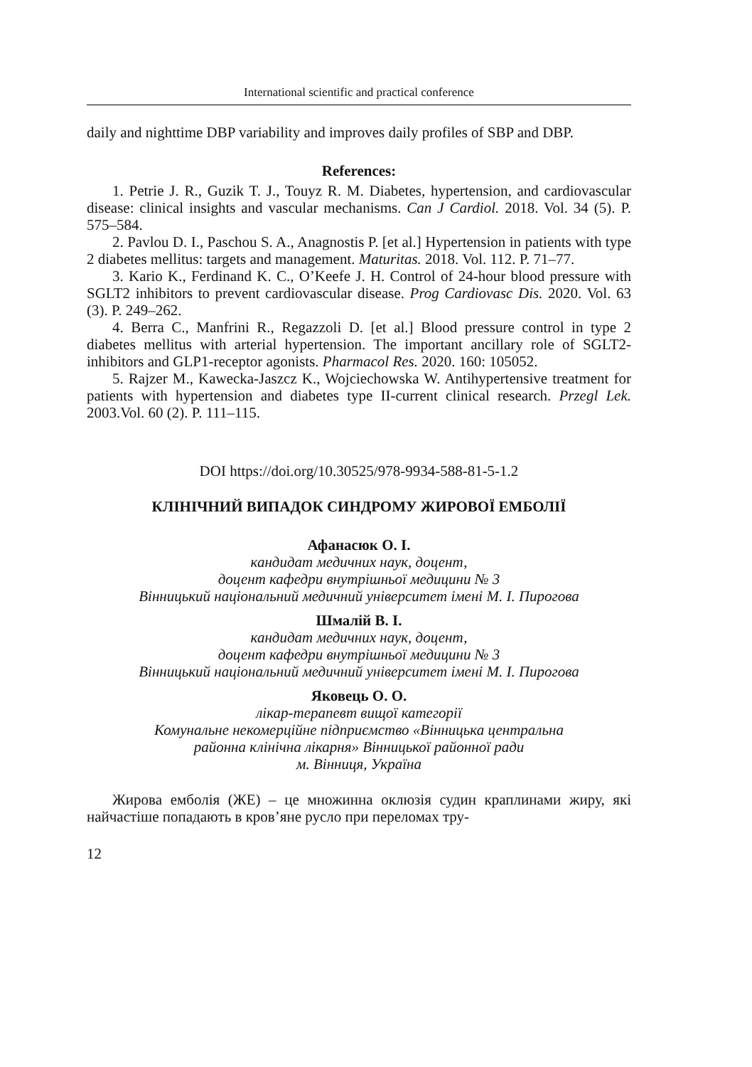International scientific and practical conference
daily and nighttime DBP variability and improves daily profiles of SBP and DBP.
References:
1. Petrie J. R., Guzik T. J., Touyz R. M. Diabetes, hypertension, and cardiovascular disease: clinical insights and vascular mechanisms. Can J Cardiol. 2018. Vol. 34 (5). P. 575–584.
2. Pavlou D. I., Paschou S. A., Anagnostis P. [et al.] Hypertension in patients with type 2 diabetes mellitus: targets and management. Maturitas. 2018. Vol. 112. P. 71–77.
3. Kario K., Ferdinand K. C., O’Keefe J. H. Control of 24-hour blood pressure with SGLT2 inhibitors to prevent cardiovascular disease. Prog Cardiovasc Dis. 2020. Vol. 63 (3). P. 249–262.
4. Berra C., Manfrini R., Regazzoli D. [et al.] Blood pressure control in type 2 diabetes mellitus with arterial hypertension. The important ancillary role of SGLT2-inhibitors and GLP1-receptor agonists. Pharmacol Res. 2020. 160: 105052.
5. Rajzer M., Kawecka-Jaszcz K., Wojciechowska W. Antihypertensive treatment for patients with hypertension and diabetes type II-current clinical research. Przegl Lek. 2003.Vol. 60 (2). P. 111–115.
DOI https://doi.org/10.30525/978-9934-588-81-5-1.2
КЛІНІЧНИЙ ВИПАДОК СИНДРОМУ ЖИРОВОЇ ЕМБОЛІЇ
Афанасюк О. І.
кандидат медичних наук, доцент,
доцент кафедри внутрішньої медицини № 3
Вінницький національний медичний університет імені М. І. Пирогова
Шмалій В. І.
кандидат медичних наук, доцент,
доцент кафедри внутрішньої медицини № 3
Вінницький національний медичний університет імені М. І. Пирогова
Яковець О. О.
лікар-терапевт вищої категорії
Комунальне некомерційне підприємство «Вінницька центральна
районна клінічна лікарня» Вінницької районної ради
м. Вінниця, Україна
Жирова емболія (ЖЕ) – це множинна оклюзія судин краплинами жиру, які найчастіше попадають в кров’яне русло при переломах тру-
12